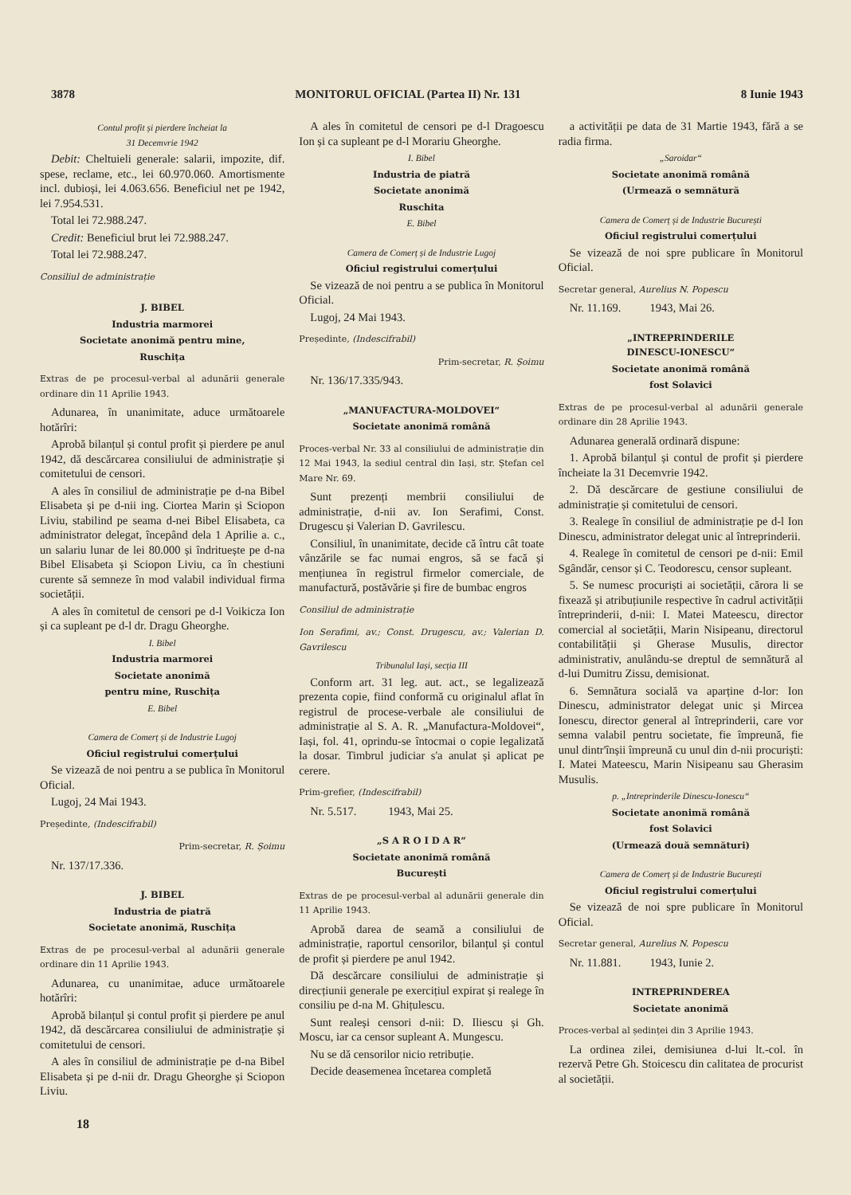3878 MONITORUL OFICIAL (Partea II) Nr. 131 8 Iunie 1943
Contul profit și pierdere încheiat la
31 Decemvrie 1942
Debit: Cheltuieli generale: salarii, impozite, dif. spese, reclame, etc., lei 60.970.060. Amortismente incl. dubioși, lei 4.063.656. Beneficiul net pe 1942, lei 7.954.531.
Total lei 72.988.247.
Credit: Beneficiul brut lei 72.988.247.
Total lei 72.988.247.
Consiliul de administrație
J. BIBEL
Industria marmorei
Societate anonimă pentru mine,
Ruschița
Extras de pe procesul-verbal al adunării generale ordinare din 11 Aprilie 1943.
Adunarea, în unanimitate, aduce următoarele hotărîri:
Aprobă bilanțul și contul profit și pierdere pe anul 1942, dă descărcarea consiliului de administrație și comitetului de censori.
A ales în consiliul de administrație pe d-na Bibel Elisabeta și pe d-nii ing. Ciortea Marin și Sciopon Liviu, stabilind pe seama d-nei Bibel Elisabeta, ca administrator delegat, începând dela 1 Aprilie a. c., un salariu lunar de lei 80.000 și îndrituește pe d-na Bibel Elisabeta și Sciopon Liviu, ca în chestiuni curente să semneze în mod valabil individual firma societății.
A ales în comitetul de censori pe d-l Voikicza Ion și ca supleant pe d-l dr. Dragu Gheorghe.
I. Bibel
Industria marmorei
Societate anonimă
pentru mine, Ruschița
E. Bibel
Camera de Comerț și de Industrie Lugoj
Oficiul registrului comerțului
Se vizează de noi pentru a se publica în Monitorul Oficial.
Lugoj, 24 Mai 1943.
Președinte, (Indescifrabil)
Prim-secretar, R. Șoimu
Nr. 137/17.336.
J. BIBEL
Industria de piatră
Societate anonimă, Ruschița
Extras de pe procesul-verbal al adunării generale ordinare din 11 Aprilie 1943.
Adunarea, cu unanimitae, aduce următoarele hotărîri:
Aprobă bilanțul și contul profit și pierdere pe anul 1942, dă descărcarea consiliului de administrație și comitetului de censori.
A ales în consiliul de administrație pe d-na Bibel Elisabeta și pe d-nii dr. Dragu Gheorghe și Sciopon Liviu.
A ales în comitetul de censori pe d-l Dragoescu Ion și ca supleant pe d-l Morariu Gheorghe.
I. Bibel
Industria de piatră
Societate anonimă
Ruschita
E. Bibel
Camera de Comerț și de Industrie Lugoj
Oficiul registrului comerțului
Se vizează de noi pentru a se publica în Monitorul Oficial.
Lugoj, 24 Mai 1943.
Președinte, (Indescifrabil)
Prim-secretar, R. Șoimu
Nr. 136/17.335/943.
„MANUFACTURA-MOLDOVEI“
Societate anonimă română
Proces-verbal Nr. 33 al consiliului de administrație din 12 Mai 1943, la sediul central din Iași, str. Ștefan cel Mare Nr. 69.
Sunt prezenți membrii consiliului de administrație, d-nii av. Ion Serafimi, Const. Drugescu și Valerian D. Gavrilescu.
Consiliul, în unanimitate, decide că întru cât toate vânzările se fac numai engros, să se facă și mențiunea în registrul firmelor comerciale, de manufactură, postăvărie și fire de bumbac engros
Consiliul de administrație
Ion Serafimi, av.; Const. Drugescu, av.; Valerian D. Gavrilescu
Tribunalul Iași, secția III
Conform art. 31 leg. aut. act., se legalizează prezenta copie, fiind conformă cu originalul aflat în registrul de procese-verbale ale consiliului de administrație al S. A. R. „Manufactura-Moldovei“, Iași, fol. 41, oprindu-se întocmai o copie legalizată la dosar. Timbrul judiciar s'a anulat și aplicat pe cerere.
Prim-grefier, (Indescifrabil)
Nr. 5.517. 1943, Mai 25.
„S A R O I D A R“
Societate anonimă română
București
Extras de pe procesul-verbal al adunării generale din 11 Aprilie 1943.
Aprobă darea de seamă a consiliului de administrație, raportul censorilor, bilanțul și contul de profit și pierdere pe anul 1942.
Dă descărcare consiliului de administrație și direcțiunii generale pe exercițiul expirat și realege în consiliu pe d-na M. Ghițulescu.
Sunt realeși censori d-nii: D. Iliescu și Gh. Moscu, iar ca censor supleant A. Mungescu.
Nu se dă censorilor nicio retribuție.
Decide deasemenea încetarea completă
a activității pe data de 31 Martie 1943, fără a se radia firma.
„Saroidar“
Societate anonimă română
(Urmează o semnătură
Camera de Comerț și de Industrie București
Oficiul registrului comerțului
Se vizează de noi spre publicare în Monitorul Oficial.
Secretar general, Aurelius N. Popescu
Nr. 11.169. 1943, Mai 26.
„INTREPRINDERILE
DINESCU-IONESCU“
Societate anonimă română
fost Solavici
Extras de pe procesul-verbal al adunării generale ordinare din 28 Aprilie 1943.
Adunarea generală ordinară dispune:
1. Aprobă bilanțul și contul de profit și pierdere încheiate la 31 Decemvrie 1942.
2. Dă descărcare de gestiune consiliului de administrație și comitetului de censori.
3. Realege în consiliul de administrație pe d-l Ion Dinescu, administrator delegat unic al întreprinderii.
4. Realege în comitetul de censori pe d-nii: Emil Sgândăr, censor și C. Teodorescu, censor supleant.
5. Se numesc procuriști ai societății, cărora li se fixează și atribuțiunile respective în cadrul activității întreprinderii, d-nii: I. Matei Mateescu, director comercial al societății, Marin Nisipeanu, directorul contabilității și Gherase Musulis, director administrativ, anulându-se dreptul de semnătură al d-lui Dumitru Zissu, demisionat.
6. Semnătura socială va aparține d-lor: Ion Dinescu, administrator delegat unic și Mircea Ionescu, director general al întreprinderii, care vor semna valabil pentru societate, fie împreună, fie unul dintr'înșii împreună cu unul din d-nii procuriști: I. Matei Mateescu, Marin Nisipeanu sau Gherasim Musulis.
p. „Intreprinderile Dinescu-Ionescu“
Societate anonimă română
fost Solavici
(Urmează două semnături)
Camera de Comerț și de Industrie București
Oficiul registrului comerțului
Se vizează de noi spre publicare în Monitorul Oficial.
Secretar general, Aurelius N. Popescu
Nr. 11.881. 1943, Iunie 2.
INTREPRINDEREA
Societate anonimă
Proces-verbal al ședinței din 3 Aprilie 1943.
La ordinea zilei, demisiunea d-lui lt.-col. în rezervă Petre Gh. Stoicescu din calitatea de procurist al societății.
18